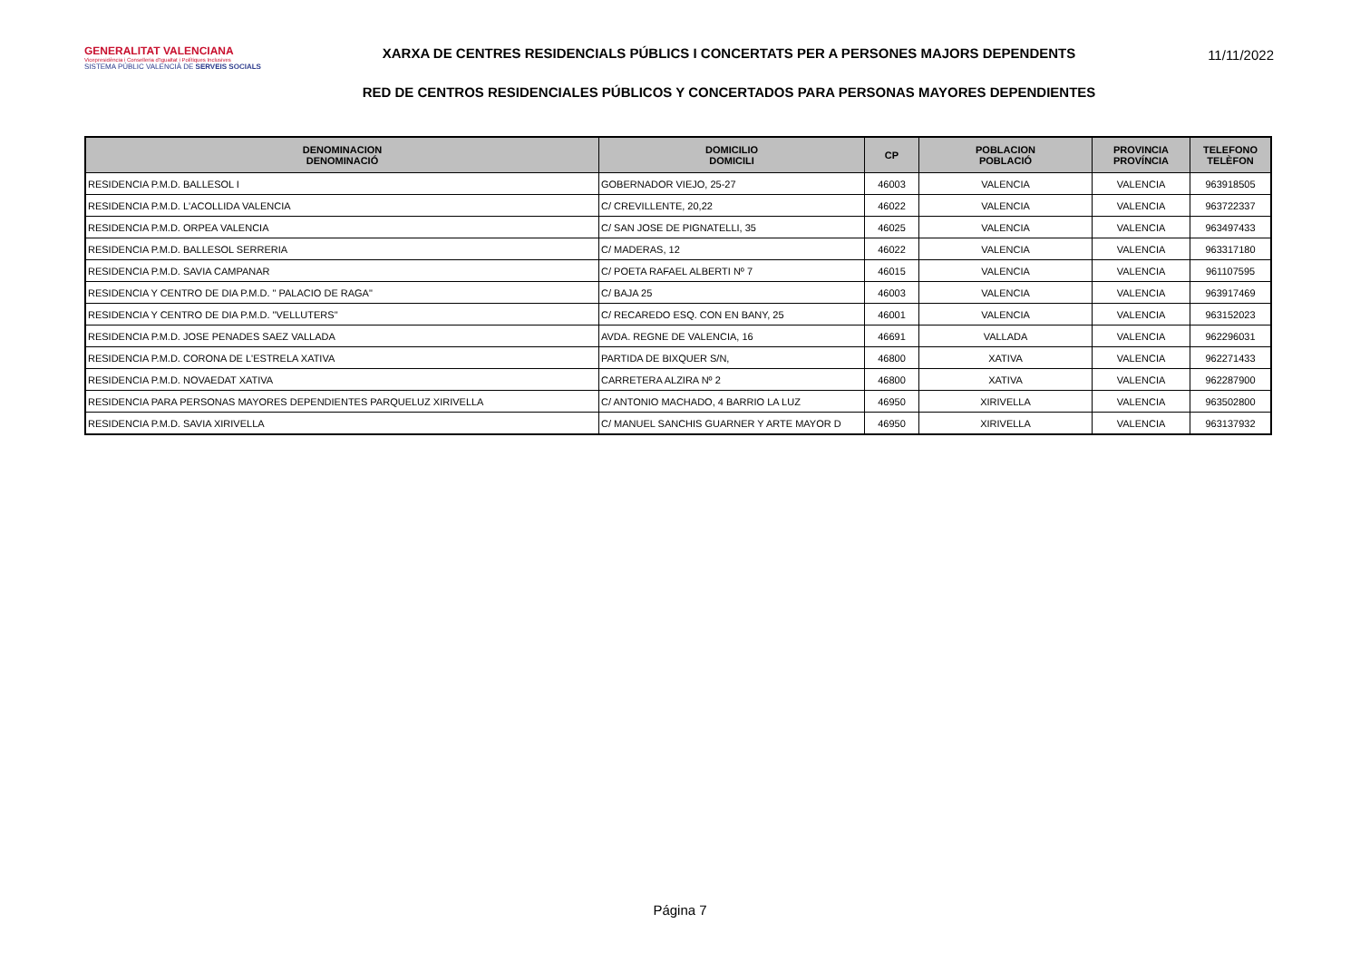GENERALITAT VALENCIANA
Vicepresidència i Conselleria d'Igualtat i Polítiques Inclusives
SISTEMA PÚBLIC VALENCIÀ DE SERVEIS SOCIALS
XARXA DE CENTRES RESIDENCIALS PÚBLICS I CONCERTATS PER A PERSONES MAJORS DEPENDENTS
RED DE CENTROS RESIDENCIALES PÚBLICOS Y CONCERTADOS PARA PERSONAS MAYORES DEPENDIENTES
11/11/2022
| DENOMINACION DENOMINACIÓ | DOMICILIO DOMICILI | CP | POBLACION POBLACIÓ | PROVINCIA PROVÍNCIA | TELEFONO TELÈFON |
| --- | --- | --- | --- | --- | --- |
| RESIDENCIA P.M.D. BALLESOL I | GOBERNADOR VIEJO, 25-27 | 46003 | VALENCIA | VALENCIA | 963918505 |
| RESIDENCIA P.M.D. L'ACOLLIDA VALENCIA | C/ CREVILLENTE, 20,22 | 46022 | VALENCIA | VALENCIA | 963722337 |
| RESIDENCIA P.M.D. ORPEA VALENCIA | C/ SAN JOSE DE PIGNATELLI, 35 | 46025 | VALENCIA | VALENCIA | 963497433 |
| RESIDENCIA P.M.D. BALLESOL SERRERIA | C/ MADERAS, 12 | 46022 | VALENCIA | VALENCIA | 963317180 |
| RESIDENCIA P.M.D. SAVIA CAMPANAR | C/ POETA RAFAEL ALBERTI Nº 7 | 46015 | VALENCIA | VALENCIA | 961107595 |
| RESIDENCIA Y CENTRO DE DIA P.M.D. " PALACIO DE RAGA" | C/ BAJA 25 | 46003 | VALENCIA | VALENCIA | 963917469 |
| RESIDENCIA Y CENTRO DE DIA P.M.D. "VELLUTERS" | C/ RECAREDO ESQ. CON EN BANY, 25 | 46001 | VALENCIA | VALENCIA | 963152023 |
| RESIDENCIA P.M.D. JOSE PENADES SAEZ VALLADA | AVDA. REGNE DE VALENCIA, 16 | 46691 | VALLADA | VALENCIA | 962296031 |
| RESIDENCIA P.M.D. CORONA DE L'ESTRELA XATIVA | PARTIDA DE BIXQUER S/N, | 46800 | XATIVA | VALENCIA | 962271433 |
| RESIDENCIA P.M.D. NOVAEDAT XATIVA | CARRETERA ALZIRA Nº 2 | 46800 | XATIVA | VALENCIA | 962287900 |
| RESIDENCIA PARA PERSONAS MAYORES DEPENDIENTES PARQUELUZ XIRIVELLA | C/ ANTONIO MACHADO, 4 BARRIO LA LUZ | 46950 | XIRIVELLA | VALENCIA | 963502800 |
| RESIDENCIA P.M.D. SAVIA XIRIVELLA | C/ MANUEL SANCHIS GUARNER Y ARTE MAYOR D | 46950 | XIRIVELLA | VALENCIA | 963137932 |
Página 7